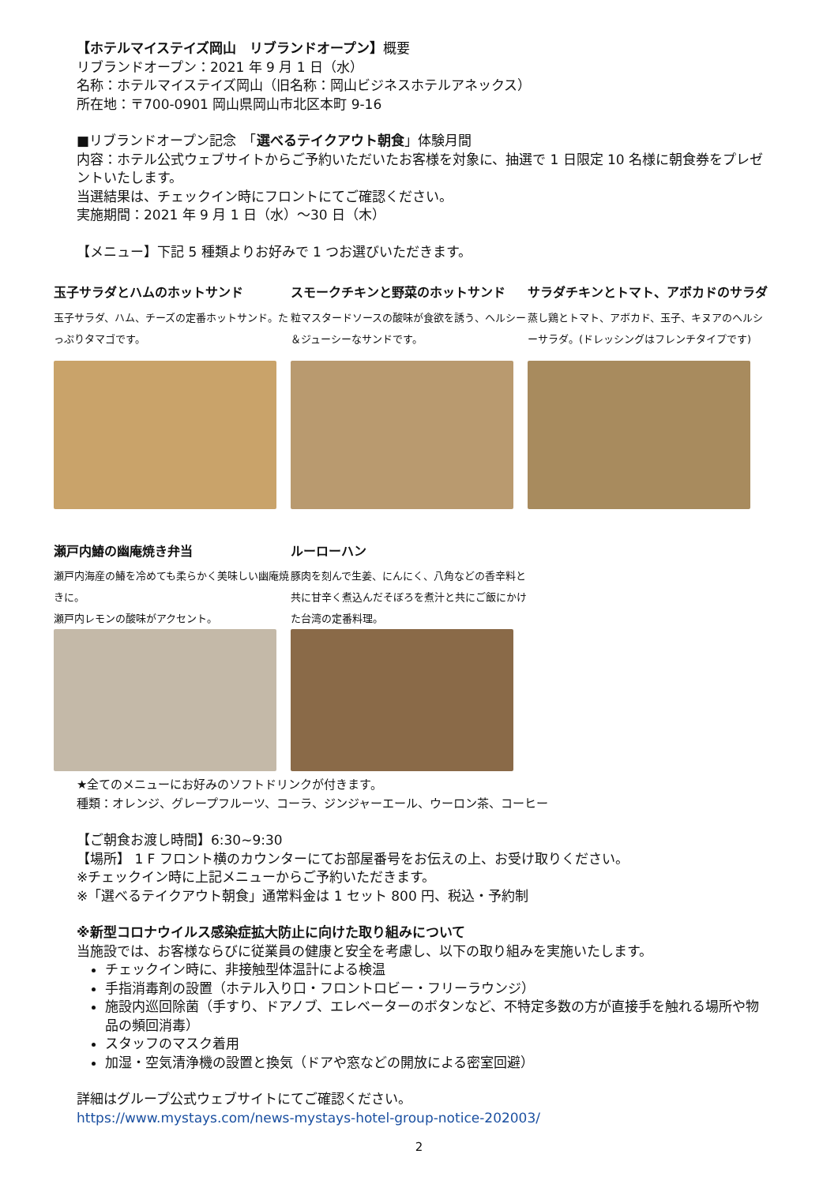【ホテルマイステイズ岡山　リブランドオープン】概要
リブランドオープン：2021 年 9 月 1 日（水）
名称：ホテルマイステイズ岡山（旧名称：岡山ビジネスホテルアネックス）
所在地：〒700-0901 岡山県岡山市北区本町 9-16
■リブランドオープン記念　「選べるテイクアウト朝食」体験月間
内容：ホテル公式ウェブサイトからご予約いただいたお客様を対象に、抽選で 1 日限定 10 名様に朝食券をプレゼントいたします。
当選結果は、チェックイン時にフロントにてご確認ください。
実施期間：2021 年 9 月 1 日（水）～30 日（木）
【メニュー】下記 5 種類よりお好みで 1 つお選びいただきます。
玉子サラダとハムのホットサンド
玉子サラダ、ハム、チーズの定番ホットサンド。たっぷりタマゴです。
スモークチキンと野菜のホットサンド
粒マスタードソースの酸味が食欲を誘う、ヘルシー＆ジューシーなサンドです。
サラダチキンとトマト、アボカドのサラダ
蒸し鶏とトマト、アボカド、玉子、キヌアのヘルシーサラダ。(ドレッシングはフレンチタイプです)
瀬戸内鰆の幽庵焼き弁当
瀬戸内海産の鰆を冷めても柔らかく美味しい幽庵焼きに。
瀬戸内レモンの酸味がアクセント。
ルーローハン
豚肉を刻んで生姜、にんにく、八角などの香辛料と共に甘辛く煮込んだそぼろを煮汁と共にご飯にかけた台湾の定番料理。
★全てのメニューにお好みのソフトドリンクが付きます。
種類：オレンジ、グレープフルーツ、コーラ、ジンジャーエール、ウーロン茶、コーヒー
【ご朝食お渡し時間】6:30~9:30
【場所】 1 F フロント横のカウンターにてお部屋番号をお伝えの上、お受け取りください。
※チェックイン時に上記メニューからご予約いただきます。
※「選べるテイクアウト朝食」通常料金は 1 セット 800 円、税込・予約制
※新型コロナウイルス感染症拡大防止に向けた取り組みについて
当施設では、お客様ならびに従業員の健康と安全を考慮し、以下の取り組みを実施いたします。
チェックイン時に、非接触型体温計による検温
手指消毒剤の設置（ホテル入り口・フロントロビー・フリーラウンジ）
施設内巡回除菌（手すり、ドアノブ、エレベーターのボタンなど、不特定多数の方が直接手を触れる場所や物品の頻回消毒）
スタッフのマスク着用
加湿・空気清浄機の設置と換気（ドアや窓などの開放による密室回避）
詳細はグループ公式ウェブサイトにてご確認ください。
https://www.mystays.com/news-mystays-hotel-group-notice-202003/
2